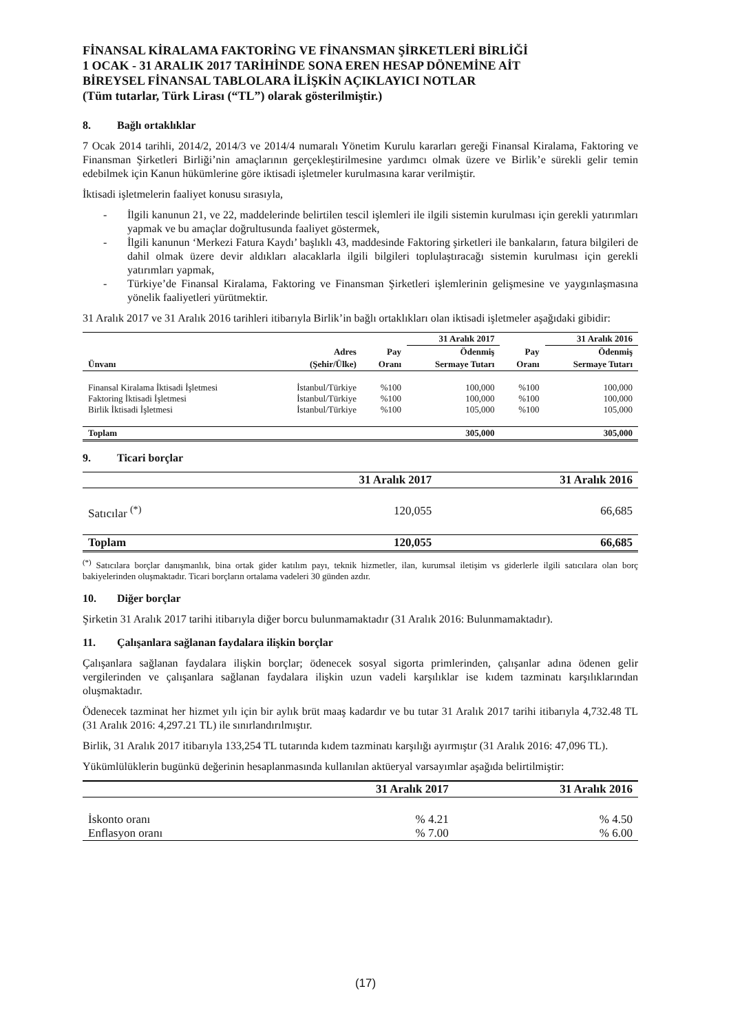FİNANSAL KİRALAMA FAKTORİNG VE FİNANSMAN ŞİRKETLERİ BİRLİĞİ
1 OCAK - 31 ARALIK 2017 TARİHİNDE SONA EREN HESAP DÖNEMİNE AİT
BİREYSEL FİNANSAL TABLOLARA İLİŞKİN AÇIKLAYICI NOTLAR
(Tüm tutarlar, Türk Lirası (“TL”) olarak gösterilmiştir.)
8. Bağlı ortaklıklar
7 Ocak 2014 tarihli, 2014/2, 2014/3 ve 2014/4 numaralı Yönetim Kurulu kararları gereği Finansal Kiralama, Faktoring ve Finansman Şirketleri Birliği’nin amaçlarının gerçekleştirilmesine yardımcı olmak üzere ve Birlik’e sürekli gelir temin edebilmek için Kanun hükümlerine göre iktisadi işletmeler kurulmasına karar verilmiştir.
İktisadi işletmelerin faaliyet konusu sırasıyla,
- İlgili kanunun 21, ve 22, maddelerinde belirtilen tescil işlemleri ile ilgili sistemin kurulması için gerekli yatırımları yapmak ve bu amaçlar doğrultusunda faaliyet göstermek,
- İlgili kanunun ‘Merkezi Fatura Kaydı’ başlıklı 43, maddesinde Faktoring şirketleri ile bankaların, fatura bilgileri de dahil olmak üzere devir aldıkları alacaklarla ilgili bilgileri toplulaştıracağı sistemin kurulması için gerekli yatırımları yapmak,
- Türkiye’de Finansal Kiralama, Faktoring ve Finansman Şirketleri işlemlerinin gelişmesine ve yaygınlaşmasına yönelik faaliyetleri yürütmektir.
31 Aralık 2017 ve 31 Aralık 2016 tarihleri itibarıyla Birlik’in bağlı ortaklıkları olan iktisadi işletmeler aşağıdaki gibidir:
| | | | 31 Aralık 2017 | | 31 Aralık 2016 |
| --- | --- | --- | --- | --- | --- |
| | Adres | Pay | Ödenmiş | Pay | Ödenmiş |
| Ünvanı | (Şehir/Ülke) | Oranı | Sermaye Tutarı | Oranı | Sermaye Tutarı |
| Finansal Kiralama İktisadi İşletmesi | İstanbul/Türkiye | %100 | 100,000 | %100 | 100,000 |
| Faktoring İktisadi İşletmesi | İstanbul/Türkiye | %100 | 100,000 | %100 | 100,000 |
| Birlik İktisadi İşletmesi | İstanbul/Türkiye | %100 | 105,000 | %100 | 105,000 |
| Toplam | | | 305,000 | | 305,000 |
9. Ticari borçlar
| | 31 Aralık 2017 | 31 Aralık 2016 |
| --- | --- | --- |
| Satıcılar <sup>(*)</sup> | 120,055 | 66,685 |
| Toplam | 120,055 | 66,685 |
<sup>(*)</sup> Satıcılara borçlar danışmanlık, bina ortak gider katılım payı, teknik hizmetler, ilan, kurumsal iletişim vs giderlerle ilgili satıcılara olan borç bakiyelerinden oluşmaktadır. Ticari borçların ortalama vadeleri 30 günden azdır.
10. Diğer borçlar
Şirketin 31 Aralık 2017 tarihi itibarıyla diğer borcu bulunmamaktadır (31 Aralık 2016: Bulunmamaktadır).
11. Çalışanlara sağlanan faydalara ilişkin borçlar
Çalışanlara sağlanan faydalara ilişkin borçlar; ödenecek sosyal sigorta primlerinden, çalışanlar adına ödenen gelir vergilerinden ve çalışanlara sağlanan faydalara ilişkin uzun vadeli karşılıklar ise kıdem tazminatı karşılıklarından oluşmaktadır.
Ödenecek tazminat her hizmet yılı için bir aylık brüt maaş kadardır ve bu tutar 31 Aralık 2017 tarihi itibarıyla 4,732.48 TL (31 Aralık 2016: 4,297.21 TL) ile sınırlandırılmıştır.
Birlik, 31 Aralık 2017 itibarıyla 133,254 TL tutarında kıdem tazminatı karşılığı ayırmıştır (31 Aralık 2016: 47,096 TL).
Yükümlülüklerin bugünkü değerinin hesaplanmasında kullanılan aktüeryal varsayımlar aşağıda belirtilmiştir:
| | 31 Aralık 2017 | 31 Aralık 2016 |
| --- | --- | --- |
| İskonto oranı | % 4.21 | % 4.50 |
| Enflasyon oranı | % 7.00 | % 6.00 |
(17)